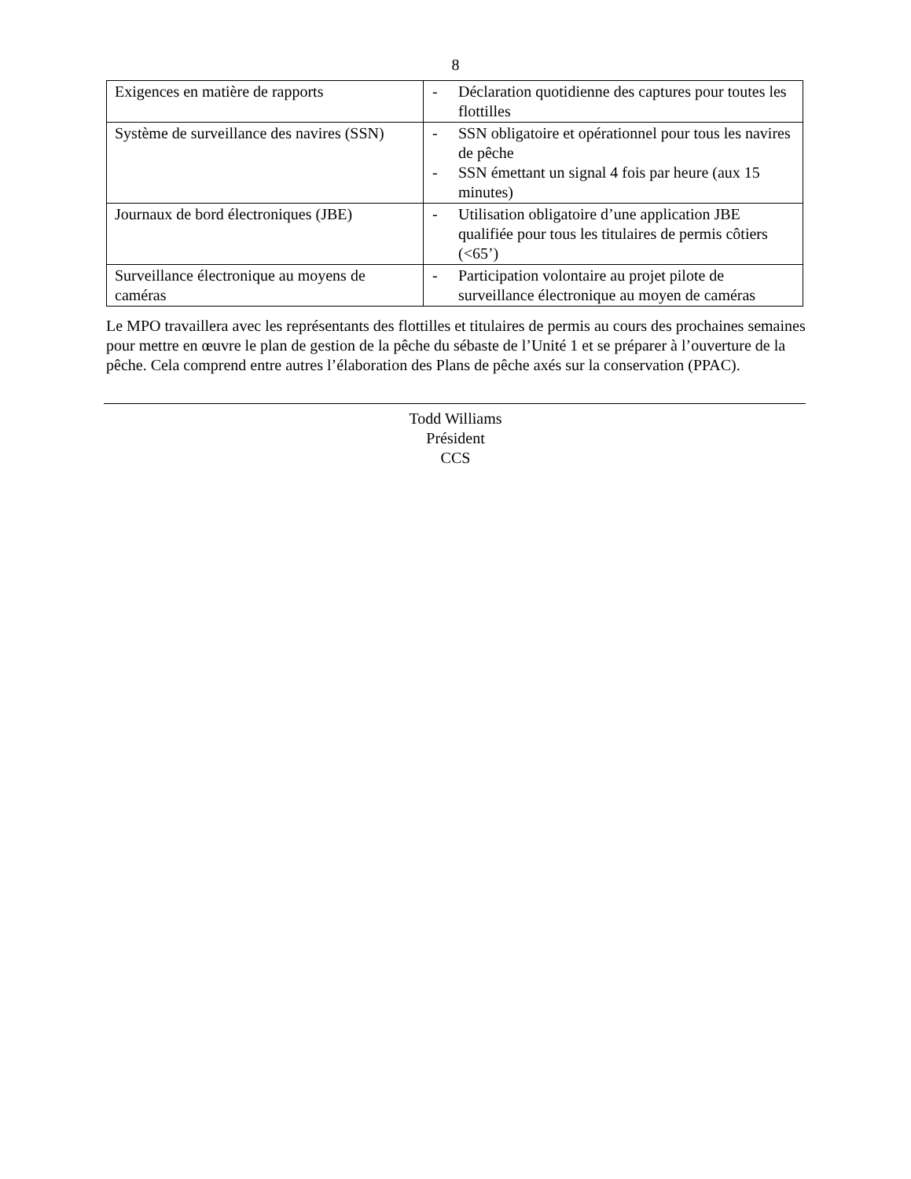8
| Exigences en matière de rapports | - Déclaration quotidienne des captures pour toutes les flottilles |
| Système de surveillance des navires (SSN) | - SSN obligatoire et opérationnel pour tous les navires de pêche - SSN émettant un signal 4 fois par heure (aux 15 minutes) |
| Journaux de bord électroniques (JBE) | - Utilisation obligatoire d’une application JBE qualifiée pour tous les titulaires de permis côtiers (<65’) |
| Surveillance électronique au moyens de caméras | - Participation volontaire au projet pilote de surveillance électronique au moyen de caméras |
Le MPO travaillera avec les représentants des flottilles et titulaires de permis au cours des prochaines semaines pour mettre en œuvre le plan de gestion de la pêche du sébaste de l’Unité 1 et se préparer à l’ouverture de la pêche. Cela comprend entre autres l’élaboration des Plans de pêche axés sur la conservation (PPAC).
Todd Williams
Président
CCS